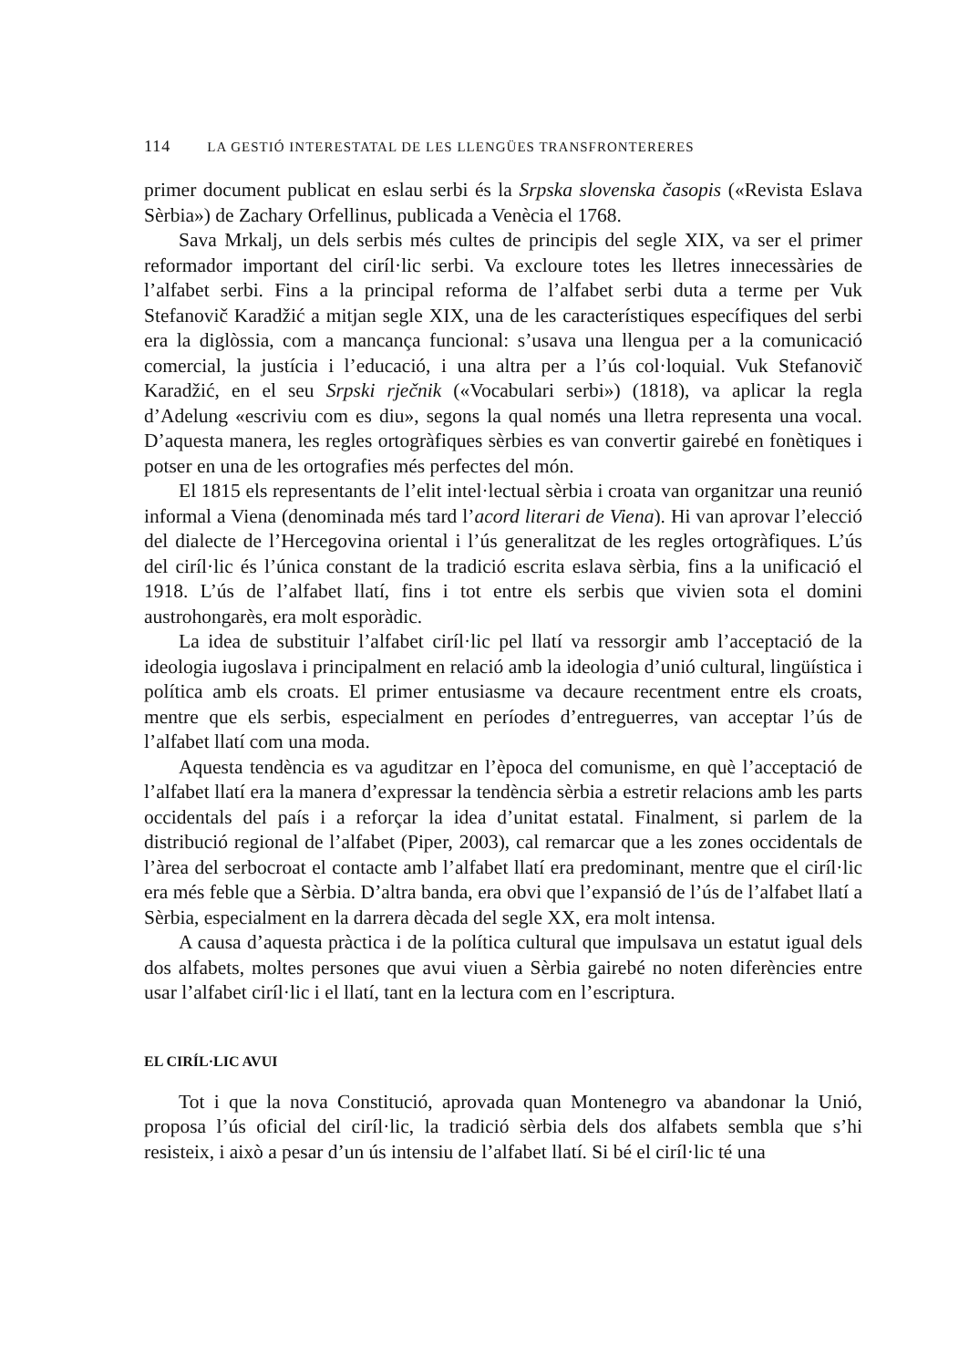114 LA GESTIÓ INTERESTATAL DE LES LLENGÜES TRANSFRONTERERES
primer document publicat en eslau serbi és la Srpska slovenska časopis («Revista Eslava Sèrbia») de Zachary Orfellinus, publicada a Venècia el 1768.
Sava Mrkalj, un dels serbis més cultes de principis del segle XIX, va ser el primer reformador important del ciríl·lic serbi. Va excloure totes les lletres innecessàries de l’alfabet serbi. Fins a la principal reforma de l’alfabet serbi duta a terme per Vuk Stefanovič Karadžić a mitjan segle XIX, una de les característiques específiques del serbi era la diglòssia, com a mancança funcional: s’usava una llengua per a la comunicació comercial, la justícia i l’educació, i una altra per a l’ús col·loquial. Vuk Stefanovič Karadžić, en el seu Srpski rječnik («Vocabulari serbi») (1818), va aplicar la regla d’Adelung «escriviu com es diu», segons la qual només una lletra representa una vocal. D’aquesta manera, les regles ortogràfiques sèrbies es van convertir gairebé en fonètiques i potser en una de les ortografies més perfectes del món.
El 1815 els representants de l’elit intel·lectual sèrbia i croata van organitzar una reunió informal a Viena (denominada més tard l’acord literari de Viena). Hi van aprovar l’elecció del dialecte de l’Hercegovina oriental i l’ús generalitzat de les regles ortogràfiques. L’ús del ciríl·lic és l’única constant de la tradició escrita eslava sèrbia, fins a la unificació el 1918. L’ús de l’alfabet llatí, fins i tot entre els serbis que vivien sota el domini austrohongarès, era molt esporàdic.
La idea de substituir l’alfabet ciríl·lic pel llatí va ressorgir amb l’acceptació de la ideologia iugoslava i principalment en relació amb la ideologia d’unió cultural, lingüística i política amb els croats. El primer entusiasme va decaure recentment entre els croats, mentre que els serbis, especialment en períodes d’entreguerres, van acceptar l’ús de l’alfabet llatí com una moda.
Aquesta tendència es va aguditzar en l’època del comunisme, en què l’acceptació de l’alfabet llatí era la manera d’expressar la tendència sèrbia a estretir relacions amb les parts occidentals del país i a reforçar la idea d’unitat estatal. Finalment, si parlem de la distribució regional de l’alfabet (Piper, 2003), cal remarcar que a les zones occidentals de l’àrea del serbocroat el contacte amb l’alfabet llatí era predominant, mentre que el ciríl·lic era més feble que a Sèrbia. D’altra banda, era obvi que l’expansió de l’ús de l’alfabet llatí a Sèrbia, especialment en la darrera dècada del segle XX, era molt intensa.
A causa d’aquesta pràctica i de la política cultural que impulsava un estatut igual dels dos alfabets, moltes persones que avui viuen a Sèrbia gairebé no noten diferències entre usar l’alfabet ciríl·lic i el llatí, tant en la lectura com en l’escriptura.
EL CIRÍL·LIC AVUI
Tot i que la nova Constitució, aprovada quan Montenegro va abandonar la Unió, proposa l’ús oficial del ciríl·lic, la tradició sèrbia dels dos alfabets sembla que s’hi resisteix, i això a pesar d’un ús intensiu de l’alfabet llatí. Si bé el ciríl·lic té una